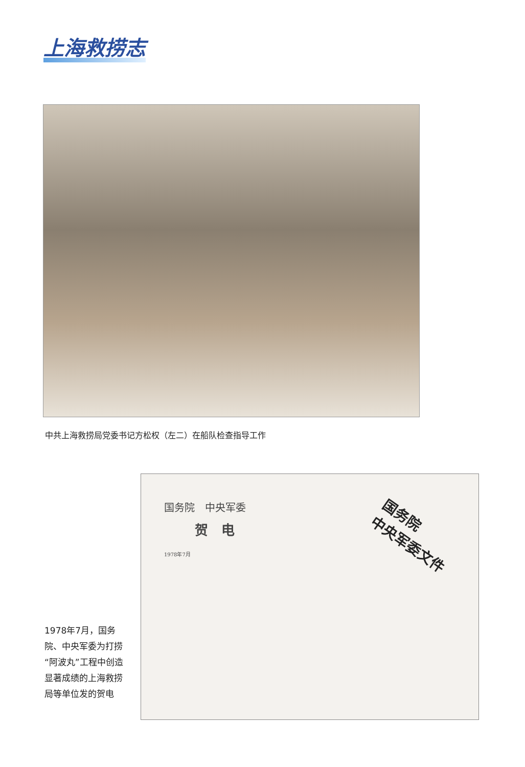上海救捞志
中共上海救捞局党委书记方松权（左二）在船队检查指导工作
国务院　中央军委
贺　电
1978年7月
国务院
中央军委文件
1978年7月，国务院、中央军委为打捞“阿波丸”工程中创造显著成绩的上海救捞局等单位发的贺电